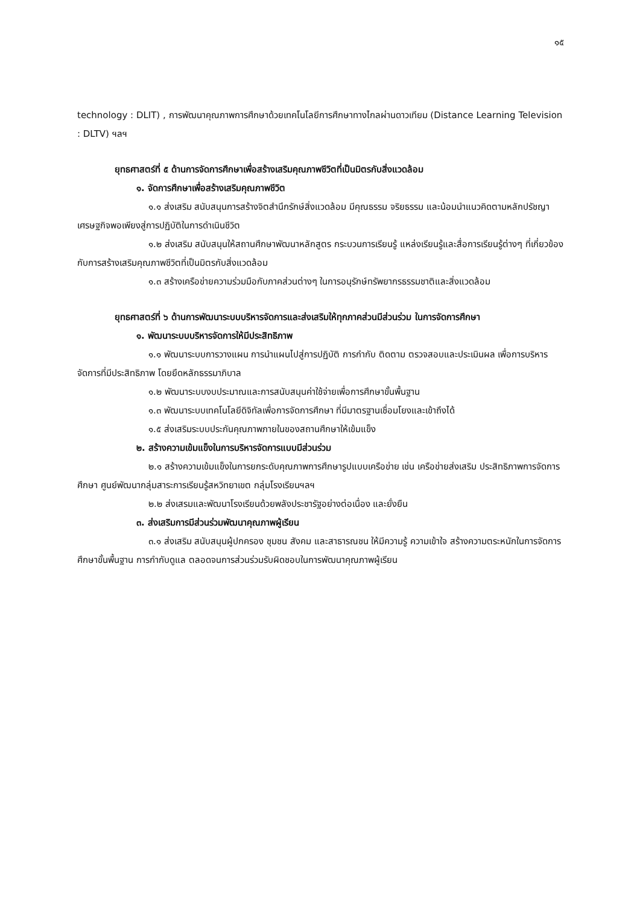๑๕
technology : DLIT) , การพัฒนาคุณภาพการศึกษาด้วยเทคโนโลยีการศึกษาทางไกลผ่านดาวเทียม (Distance Learning Television : DLTV) ฯลฯ
ยุทธศาสตร์ที่ ๕ ด้านการจัดการศึกษาเพื่อสร้างเสริมคุณภาพชีวิตที่เป็นมิตรกับสิ่งแวดล้อม
๑. จัดการศึกษาเพื่อสร้างเสริมคุณภาพชีวิต
๑.๑ ส่งเสริม สนับสนุนการสร้างจิตสำนึกรักษ์สิ่งแวดล้อม มีคุณธรรม จริยธรรม และน้อมนำแนวคิดตามหลักปรัชญาเศรษฐกิจพอเพียงสู่การปฏิบัติในการดำเนินชีวิต
๑.๒ ส่งเสริม สนับสนุนให้สถานศึกษาพัฒนาหลักสูตร กระบวนการเรียนรู้ แหล่งเรียนรู้และสื่อการเรียนรู้ต่างๆ ที่เกี่ยวข้องกับการสร้างเสริมคุณภาพชีวิตที่เป็นมิตรกับสิ่งแวดล้อม
๑.๓ สร้างเครือข่ายความร่วมมือกับภาคส่วนต่างๆ ในการอนุรักษ์ทรัพยากรธรรมชาติและสิ่งแวดล้อม
ยุทธศาสตร์ที่ ๖ ด้านการพัฒนาระบบบริหารจัดการและส่งเสริมให้ทุกภาคส่วนมีส่วนร่วม ในการจัดการศึกษา
๑. พัฒนาระบบบริหารจัดการให้มีประสิทธิภาพ
๑.๑ พัฒนาระบบการวางแผน การนำแผนไปสู่การปฏิบัติ การกำกับ ติดตาม ตรวจสอบและประเมินผล เพื่อการบริหารจัดการที่มีประสิทธิภาพ โดยยึดหลักธรรมาภิบาล
๑.๒ พัฒนาระบบงบประมาณและการสนับสนุนค่าใช้จ่ายเพื่อการศึกษาขั้นพื้นฐาน
๑.๓ พัฒนาระบบเทคโนโลยีดิจิทัลเพื่อการจัดการศึกษา ที่มีมาตรฐานเชื่อมโยงและเข้าถึงได้
๑.๕ ส่งเสริมระบบประกันคุณภาพภายในของสถานศึกษาให้เข้มแข็ง
๒. สร้างความเข้มแข็งในการบริหารจัดการแบบมีส่วนร่วม
๒.๑ สร้างความเข้มแข็งในการยกระดับคุณภาพการศึกษารูปแบบเครือข่าย เช่น เครือข่ายส่งเสริม ประสิทธิภาพการจัดการศึกษา ศูนย์พัฒนากลุ่มสาระการเรียนรู้สหวิทยาเขต กลุ่มโรงเรียนฯลฯ
๒.๒ ส่งเสรมและพัฒนาโรงเรียนด้วยพลังประชารัฐอย่างต่อเนื่อง และยั่งยืน
๓. ส่งเสริมการมีส่วนร่วมพัฒนาคุณภาพผู้เรียน
๓.๑ ส่งเสริม สนับสนุนผู้ปกครอง ชุมชน สังคม และสาธารณชน ให้มีความรู้ ความเข้าใจ สร้างความตระหนักในการจัดการศึกษาขั้นพื้นฐาน การกำกับดูแล ตลอดจนการส่วนร่วมรับผิดชอบในการพัฒนาคุณภาพผู้เรียน